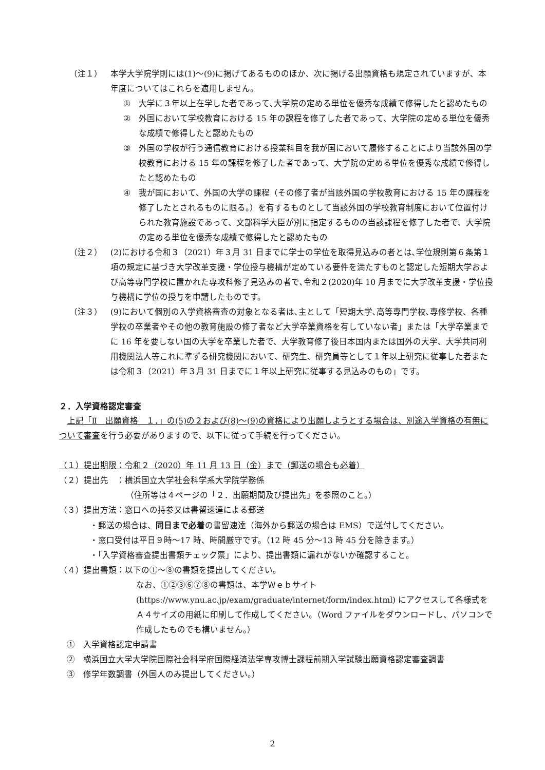（注１） 本学大学院学則には(1)～(9)に掲げてあるもののほか、次に掲げる出願資格も規定されていますが、本年度についてはこれらを適用しません。
① 大学に３年以上在学した者であって､大学院の定める単位を優秀な成績で修得したと認めたもの
② 外国において学校教育における 15 年の課程を修了した者であって、大学院の定める単位を優秀な成績で修得したと認めたもの
③ 外国の学校が行う通信教育における授業科目を我が国において履修することにより当該外国の学校教育における 15 年の課程を修了した者であって、大学院の定める単位を優秀な成績で修得したと認めたもの
④ 我が国において、外国の大学の課程（その修了者が当該外国の学校教育における 15 年の課程を修了したとされるものに限る。）を有するものとして当該外国の学校教育制度において位置付けられた教育施設であって、文部科学大臣が別に指定するものの当該課程を修了した者で、大学院の定める単位を優秀な成績で修得したと認めたもの
（注２） (2)における令和３（2021）年３月 31 日までに学士の学位を取得見込みの者とは､学位規則第６条第１項の規定に基づき大学改革支援・学位授与機構が定めている要件を満たすものと認定した短期大学および高等専門学校に置かれた専攻科修了見込みの者で､令和２(2020)年 10 月までに大学改革支援・学位授与機構に学位の授与を申請したものです。
（注３） (9)において個別の入学資格審査の対象となる者は､主として「短期大学､高等専門学校､専修学校、各種学校の卒業者やその他の教育施設の修了者など大学卒業資格を有していない者」または「大学卒業までに 16 年を要しない国の大学を卒業した者で、大学教育修了後日本国内または国外の大学、大学共同利用機関法人等これに準ずる研究機関において、研究生、研究員等として１年以上研究に従事した者または令和３（2021）年３月 31 日までに１年以上研究に従事する見込みのもの」です。
２．入学資格認定審査
上記「Ⅱ　出願資格　１．」の(5)の２および(8)～(9)の資格により出願しようとする場合は、別途入学資格の有無について審査を行う必要がありますので、以下に従って手続を行ってください。
（１）提出期限：令和２（2020）年 11 月 13 日（金）まで（郵送の場合も必着）
（２）提出先　：横浜国立大学社会科学系大学院学務係
（住所等は４ページの「２．出願期間及び提出先」を参照のこと。）
（３）提出方法：窓口への持参又は書留速達による郵送
・郵送の場合は、同日まで必着の書留速達（海外から郵送の場合は EMS）で送付してください。
・窓口受付は平日９時～17 時、時間厳守です。（12 時 45 分～13 時 45 分を除きます。）
・「入学資格審査提出書類チェック票」により、提出書類に漏れがないか確認すること。
（４）提出書類：以下の①～⑧の書類を提出してください。
なお、①②③⑥⑦⑧の書類は、本学Ｗｅｂサイト (https://www.ynu.ac.jp/exam/graduate/internet/form/index.html) にアクセスして各様式をＡ４サイズの用紙に印刷して作成してください。（Word ファイルをダウンロードし、パソコンで作成したものでも構いません。）
①　入学資格認定申請書
②　横浜国立大学大学院国際社会科学府国際経済法学専攻博士課程前期入学試験出願資格認定審査調書
③　修学年数調書（外国人のみ提出してください。）
2